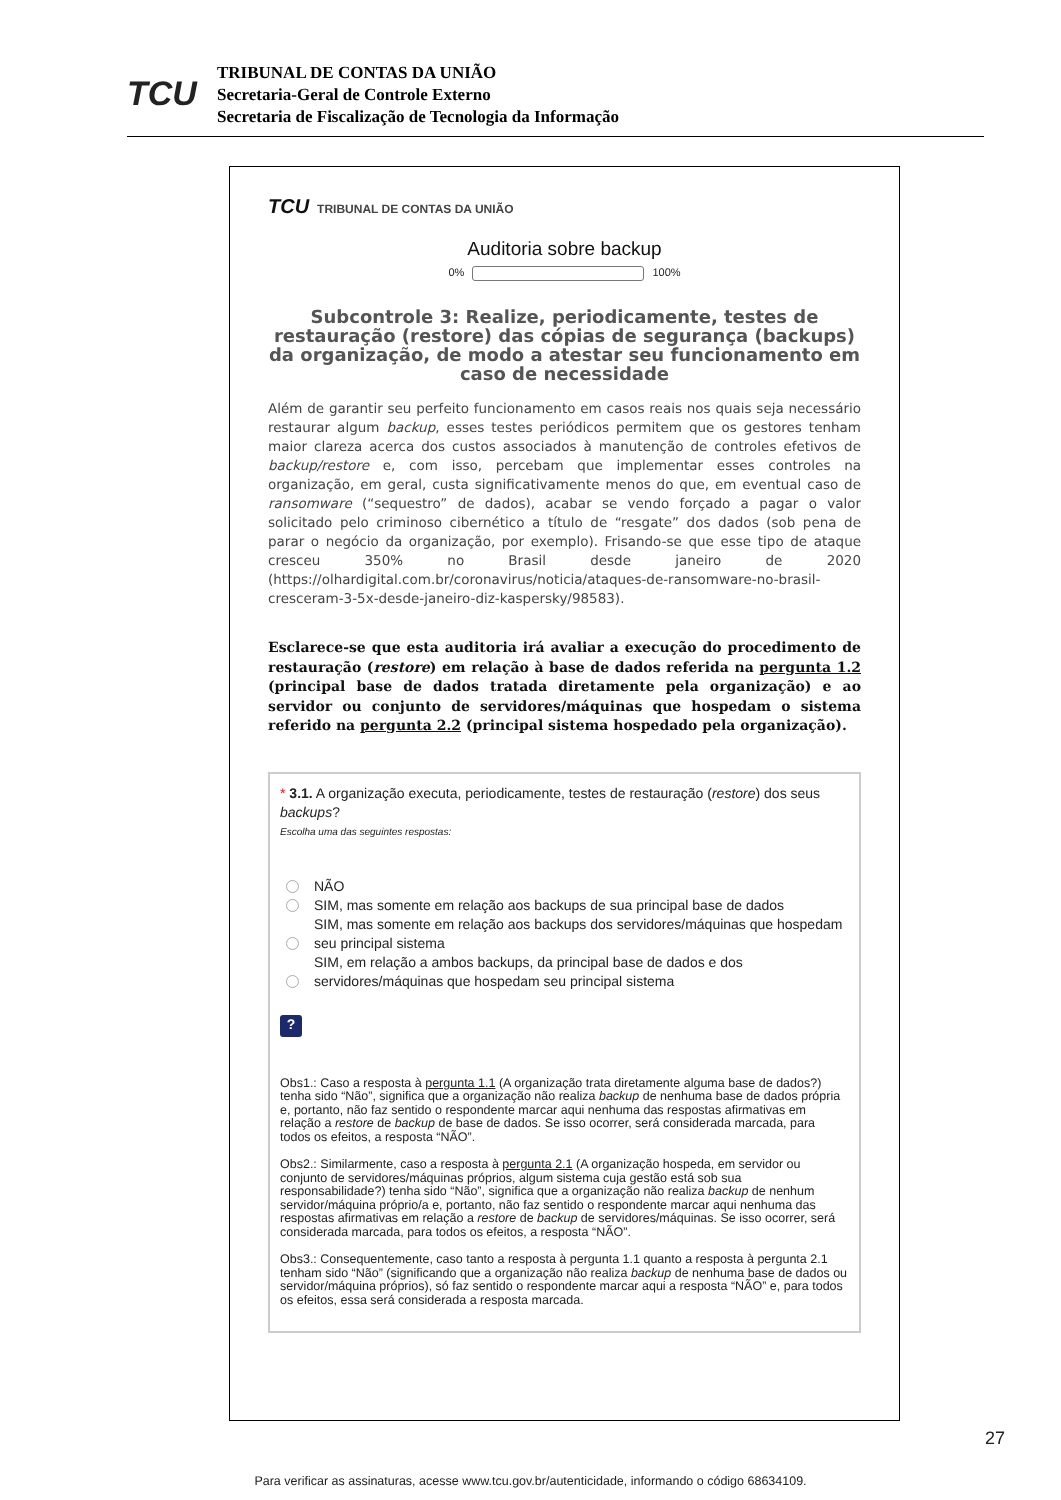TCU
TRIBUNAL DE CONTAS DA UNIÃO
Secretaria-Geral de Controle Externo
Secretaria de Fiscalização de Tecnologia da Informação
TCU TRIBUNAL DE CONTAS DA UNIÃO
Auditoria sobre backup
0% 100%
Subcontrole 3: Realize, periodicamente, testes de restauração (restore) das cópias de segurança (backups) da organização, de modo a atestar seu funcionamento em caso de necessidade
Além de garantir seu perfeito funcionamento em casos reais nos quais seja necessário restaurar algum backup, esses testes periódicos permitem que os gestores tenham maior clareza acerca dos custos associados à manutenção de controles efetivos de backup/restore e, com isso, percebam que implementar esses controles na organização, em geral, custa significativamente menos do que, em eventual caso de ransomware (“sequestro” de dados), acabar se vendo forçado a pagar o valor solicitado pelo criminoso cibernético a título de “resgate” dos dados (sob pena de parar o negócio da organização, por exemplo). Frisando-se que esse tipo de ataque cresceu 350% no Brasil desde janeiro de 2020 (https://olhardigital.com.br/coronavirus/noticia/ataques-de-ransomware-no-brasil-cresceram-3-5x-desde-janeiro-diz-kaspersky/98583).
Esclarece-se que esta auditoria irá avaliar a execução do procedimento de restauração (restore) em relação à base de dados referida na pergunta 1.2 (principal base de dados tratada diretamente pela organização) e ao servidor ou conjunto de servidores/máquinas que hospedam o sistema referido na pergunta 2.2 (principal sistema hospedado pela organização).
* 3.1. A organização executa, periodicamente, testes de restauração (restore) dos seus backups?
Escolha uma das seguintes respostas:
NÃO
SIM, mas somente em relação aos backups de sua principal base de dados
SIM, mas somente em relação aos backups dos servidores/máquinas que hospedam seu principal sistema
SIM, em relação a ambos backups, da principal base de dados e dos servidores/máquinas que hospedam seu principal sistema
?
Obs1.: Caso a resposta à pergunta 1.1 (A organização trata diretamente alguma base de dados?) tenha sido “Não”, significa que a organização não realiza backup de nenhuma base de dados própria e, portanto, não faz sentido o respondente marcar aqui nenhuma das respostas afirmativas em relação a restore de backup de base de dados. Se isso ocorrer, será considerada marcada, para todos os efeitos, a resposta “NÃO”.
Obs2.: Similarmente, caso a resposta à pergunta 2.1 (A organização hospeda, em servidor ou conjunto de servidores/máquinas próprios, algum sistema cuja gestão está sob sua responsabilidade?) tenha sido “Não”, significa que a organização não realiza backup de nenhum servidor/máquina próprio/a e, portanto, não faz sentido o respondente marcar aqui nenhuma das respostas afirmativas em relação a restore de backup de servidores/máquinas. Se isso ocorrer, será considerada marcada, para todos os efeitos, a resposta “NÃO”.
Obs3.: Consequentemente, caso tanto a resposta à pergunta 1.1 quanto a resposta à pergunta 2.1 tenham sido “Não” (significando que a organização não realiza backup de nenhuma base de dados ou servidor/máquina próprios), só faz sentido o respondente marcar aqui a resposta “NÃO” e, para todos os efeitos, essa será considerada a resposta marcada.
27
Para verificar as assinaturas, acesse www.tcu.gov.br/autenticidade, informando o código 68634109.